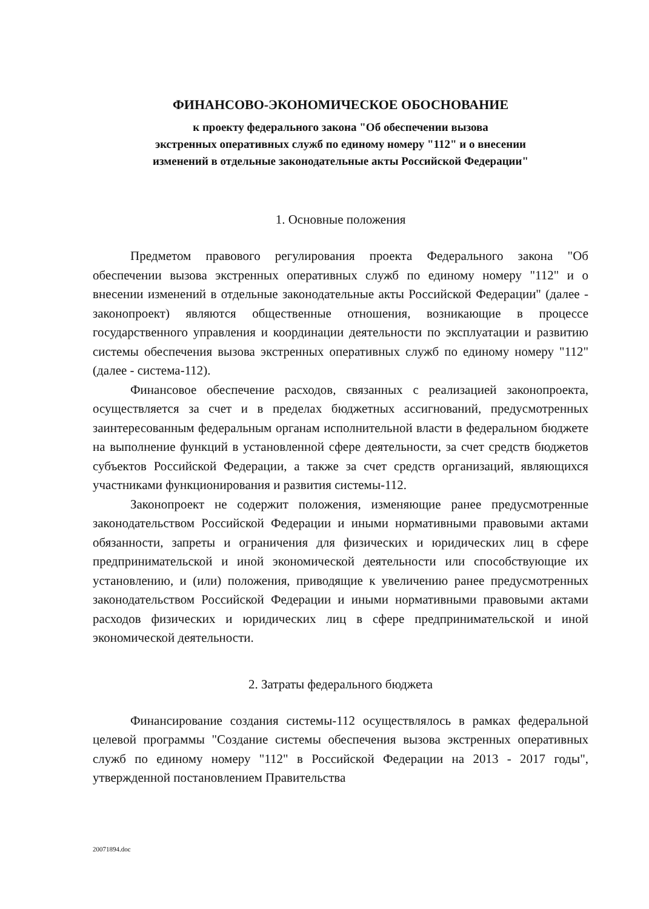ФИНАНСОВО-ЭКОНОМИЧЕСКОЕ ОБОСНОВАНИЕ
к проекту федерального закона "Об обеспечении вызова
экстренных оперативных служб по единому номеру "112" и о внесении
изменений в отдельные законодательные акты Российской Федерации"
1. Основные положения
Предметом правового регулирования проекта Федерального закона "Об обеспечении вызова экстренных оперативных служб по единому номеру "112" и о внесении изменений в отдельные законодательные акты Российской Федерации" (далее - законопроект) являются общественные отношения, возникающие в процессе государственного управления и координации деятельности по эксплуатации и развитию системы обеспечения вызова экстренных оперативных служб по единому номеру "112" (далее - система-112).
Финансовое обеспечение расходов, связанных с реализацией законопроекта, осуществляется за счет и в пределах бюджетных ассигнований, предусмотренных заинтересованным федеральным органам исполнительной власти в федеральном бюджете на выполнение функций в установленной сфере деятельности, за счет средств бюджетов субъектов Российской Федерации, а также за счет средств организаций, являющихся участниками функционирования и развития системы-112.
Законопроект не содержит положения, изменяющие ранее предусмотренные законодательством Российской Федерации и иными нормативными правовыми актами обязанности, запреты и ограничения для физических и юридических лиц в сфере предпринимательской и иной экономической деятельности или способствующие их установлению, и (или) положения, приводящие к увеличению ранее предусмотренных законодательством Российской Федерации и иными нормативными правовыми актами расходов физических и юридических лиц в сфере предпринимательской и иной экономической деятельности.
2. Затраты федерального бюджета
Финансирование создания системы-112 осуществлялось в рамках федеральной целевой программы "Создание системы обеспечения вызова экстренных оперативных служб по единому номеру "112" в Российской Федерации на 2013 - 2017 годы", утвержденной постановлением Правительства
20071894.doc